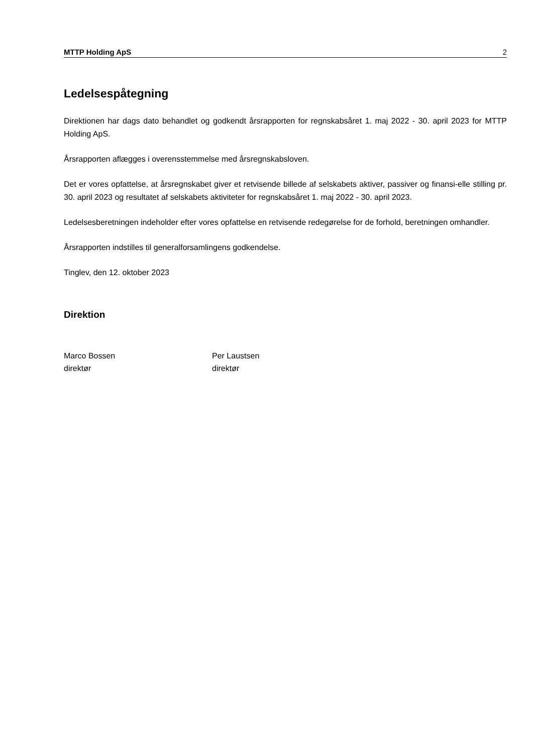MTTP Holding ApS 2
Ledelsespåtegning
Direktionen har dags dato behandlet og godkendt årsrapporten for regnskabsåret 1. maj 2022 - 30. april 2023 for MTTP Holding ApS.
Årsrapporten aflægges i overensstemmelse med årsregnskabsloven.
Det er vores opfattelse, at årsregnskabet giver et retvisende billede af selskabets aktiver, passiver og finansi-elle stilling pr. 30. april 2023 og resultatet af selskabets aktiviteter for regnskabsåret 1. maj 2022 - 30. april 2023.
Ledelsesberetningen indeholder efter vores opfattelse en retvisende redegørelse for de forhold, beretningen omhandler.
Årsrapporten indstilles til generalforsamlingens godkendelse.
Tinglev, den 12. oktober 2023
Direktion
Marco Bossen
direktør
Per Laustsen
direktør